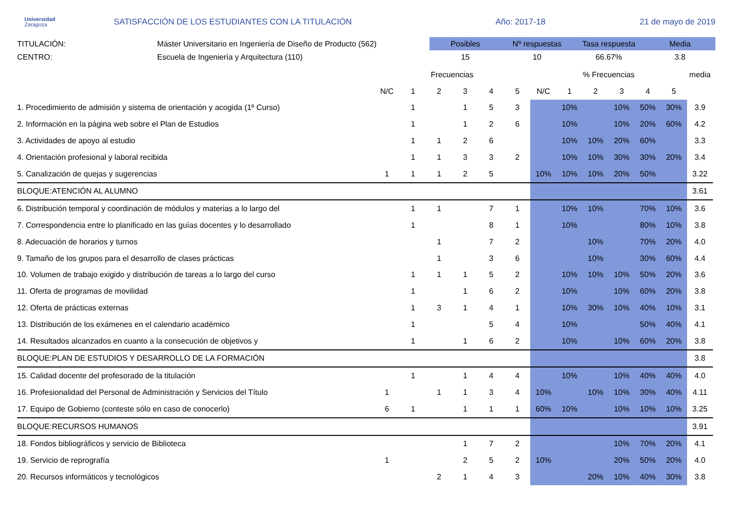Universidad
Zaragoza
SATISFACCIÓN DE LOS ESTUDIANTES CON LA TITULACIÓN
Año: 2017-18
21 de mayo de 2019
TITULACIÓN:
CENTRO:
Máster Universitario en Ingeniería de Diseño de Producto (562)
Escuela de Ingeniería y Arquitectura (110)
| Posibles | Nº respuestas | Tasa respuesta | Media |
| 15 | 10 | 66.67% | 3.8 |
| | Frecuencias | | | | | | % Frecuencias | | | | | | media |
| --- | --- | --- | --- | --- | --- | --- | --- | --- | --- | --- | --- | --- | --- |
| | N/C | 1 | 2 | 3 | 4 | 5 | N/C | 1 | 2 | 3 | 4 | 5 | |
| 1. Procedimiento de admisión y sistema de orientación y acogida (1º Curso) | | 1 | | 1 | 5 | 3 | | 10% | | 10% | 50% | 30% | 3.9 |
| 2. Información en la página web sobre el Plan de Estudios | | 1 | | 1 | 2 | 6 | | 10% | | 10% | 20% | 60% | 4.2 |
| 3. Actividades de apoyo al estudio | | 1 | 1 | 2 | 6 | | | 10% | 10% | 20% | 60% | | 3.3 |
| 4. Orientación profesional y laboral recibida | | 1 | 1 | 3 | 3 | 2 | | 10% | 10% | 30% | 30% | 20% | 3.4 |
| 5. Canalización de quejas y sugerencias | 1 | 1 | 1 | 2 | 5 | | 10% | 10% | 10% | 20% | 50% | | 3.22 |
| BLOQUE:ATENCIÓN AL ALUMNO | | | | | | | | | | | | | 3.61 |
| 6. Distribución temporal y coordinación de módulos y materias a lo largo del | | 1 | 1 | | 7 | 1 | | 10% | 10% | | 70% | 10% | 3.6 |
| 7. Correspondencia entre lo planificado en las guías docentes y lo desarrollado | | 1 | | | 8 | 1 | | 10% | | | 80% | 10% | 3.8 |
| 8. Adecuación de horarios y turnos | | | 1 | | 7 | 2 | | | 10% | | 70% | 20% | 4.0 |
| 9. Tamaño de los grupos para el desarrollo de clases prácticas | | | 1 | | 3 | 6 | | | 10% | | 30% | 60% | 4.4 |
| 10. Volumen de trabajo exigido y distribución de tareas a lo largo del curso | | 1 | 1 | 1 | 5 | 2 | | 10% | 10% | 10% | 50% | 20% | 3.6 |
| 11. Oferta de programas de movilidad | | 1 | | 1 | 6 | 2 | | 10% | | 10% | 60% | 20% | 3.8 |
| 12. Oferta de prácticas externas | | 1 | 3 | 1 | 4 | 1 | | 10% | 30% | 10% | 40% | 10% | 3.1 |
| 13. Distribución de los exámenes en el calendario académico | | 1 | | | 5 | 4 | | 10% | | | 50% | 40% | 4.1 |
| 14. Resultados alcanzados en cuanto a la consecución de objetivos y | | 1 | | 1 | 6 | 2 | | 10% | | 10% | 60% | 20% | 3.8 |
| BLOQUE:PLAN DE ESTUDIOS Y DESARROLLO DE LA FORMACIÓN | | | | | | | | | | | | | 3.8 |
| 15. Calidad docente del profesorado de la titulación | | 1 | | 1 | 4 | 4 | | 10% | | 10% | 40% | 40% | 4.0 |
| 16. Profesionalidad del Personal de Administración y Servicios del Título | 1 | | 1 | 1 | 3 | 4 | 10% | | 10% | 10% | 30% | 40% | 4.11 |
| 17. Equipo de Gobierno (conteste sólo en caso de conocerlo) | 6 | 1 | | 1 | 1 | 1 | 60% | 10% | | 10% | 10% | 10% | 3.25 |
| BLOQUE:RECURSOS HUMANOS | | | | | | | | | | | | | 3.91 |
| 18. Fondos bibliográficos y servicio de Biblioteca | | | | 1 | 7 | 2 | | | | 10% | 70% | 20% | 4.1 |
| 19. Servicio de reprografía | 1 | | | 2 | 5 | 2 | 10% | | | 20% | 50% | 20% | 4.0 |
| 20. Recursos informáticos y tecnológicos | | | 2 | 1 | 4 | 3 | | | 20% | 10% | 40% | 30% | 3.8 |